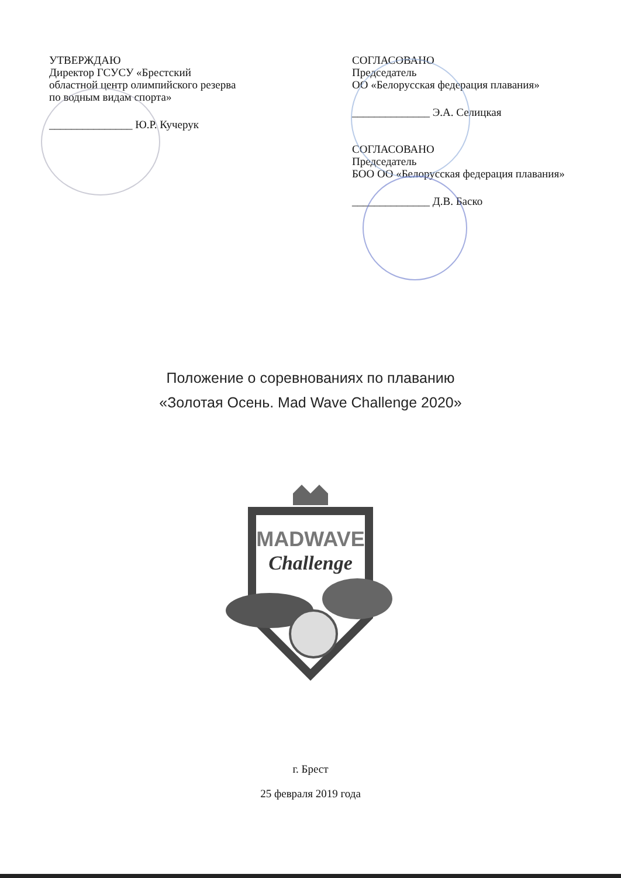УТВЕРЖДАЮ
Директор ГСУСУ «Брестский областной центр олимпийского резерва по водным видам спорта»
_______________ Ю.Р. Кучерук
СОГЛАСОВАНО
Председатель
ОО «Белорусская федерация плавания»
______________ Э.А. Селицкая
СОГЛАСОВАНО
Председатель
БОО ОО «Белорусская федерация плавания»
______________ Д.В. Баско
Положение о соревнованиях по плаванию
«Золотая Осень. Mad Wave Challenge 2020»
MADWAVE
Challenge
г. Брест
25 февраля 2019 года